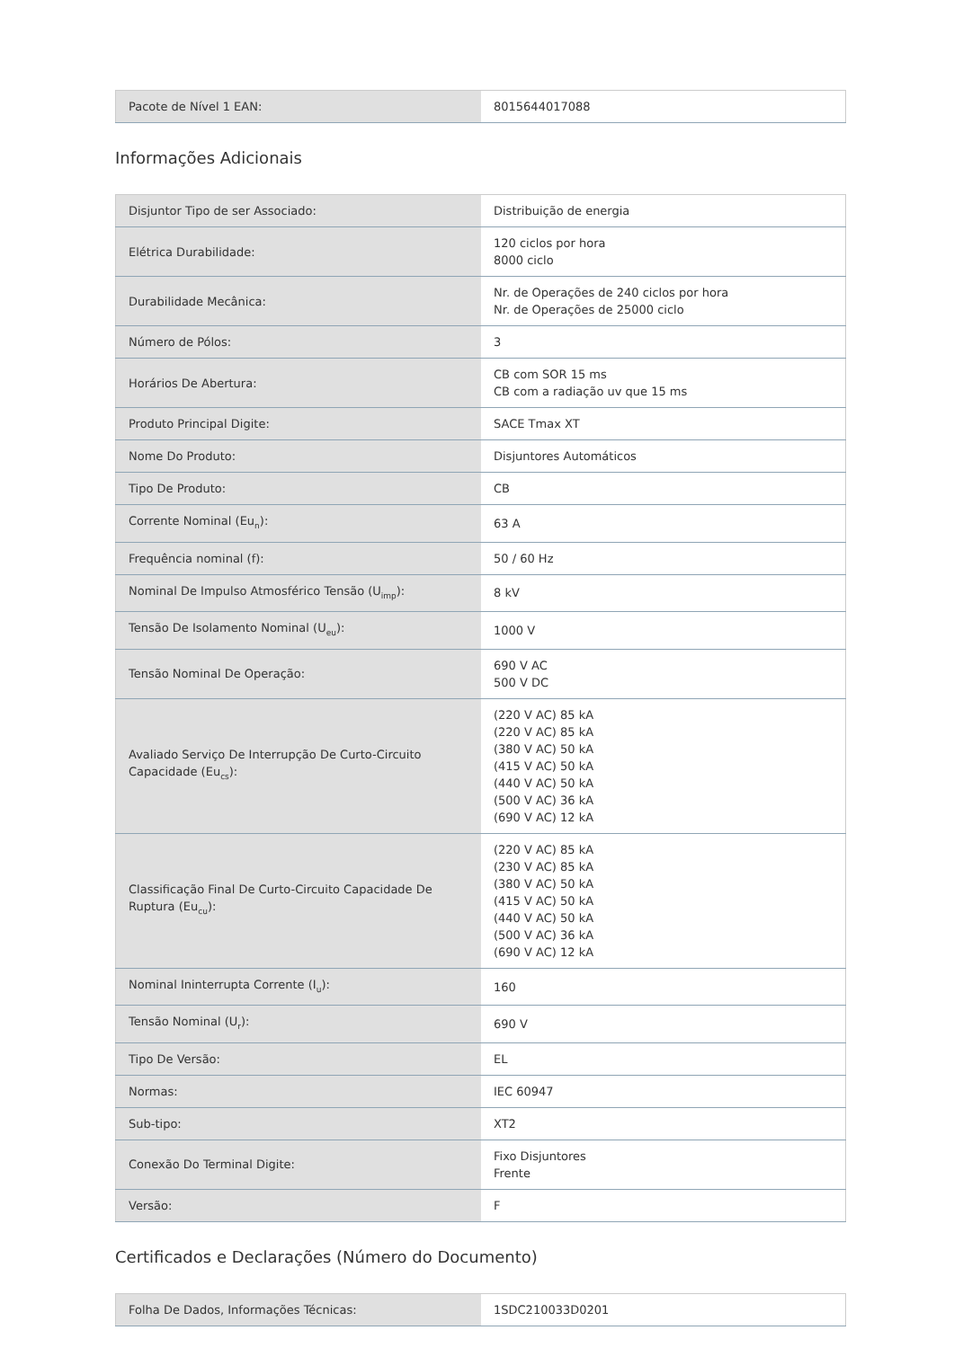| Pacote de Nível 1 EAN: | 8015644017088 |
Informações Adicionais
| Disjuntor Tipo de ser Associado: | Distribuição de energia |
| Elétrica Durabilidade: | 120 ciclos por hora 8000 ciclo |
| Durabilidade Mecânica: | Nr. de Operações de 240 ciclos por hora Nr. de Operações de 25000 ciclo |
| Número de Pólos: | 3 |
| Horários De Abertura: | CB com SOR 15 ms CB com a radiação uv que 15 ms |
| Produto Principal Digite: | SACE Tmax XT |
| Nome Do Produto: | Disjuntores Automáticos |
| Tipo De Produto: | CB |
| Corrente Nominal (Eu<sub>n</sub>): | 63 A |
| Frequência nominal (f): | 50 / 60 Hz |
| Nominal De Impulso Atmosférico Tensão (U<sub>imp</sub>): | 8 kV |
| Tensão De Isolamento Nominal (U<sub>eu</sub>): | 1000 V |
| Tensão Nominal De Operação: | 690 V AC 500 V DC |
| Avaliado Serviço De Interrupção De Curto-Circuito Capacidade (Eu<sub>cs</sub>): | (220 V AC) 85 kA (220 V AC) 85 kA (380 V AC) 50 kA (415 V AC) 50 kA (440 V AC) 50 kA (500 V AC) 36 kA (690 V AC) 12 kA |
| Classificação Final De Curto-Circuito Capacidade De Ruptura (Eu<sub>cu</sub>): | (220 V AC) 85 kA (230 V AC) 85 kA (380 V AC) 50 kA (415 V AC) 50 kA (440 V AC) 50 kA (500 V AC) 36 kA (690 V AC) 12 kA |
| Nominal Ininterrupta Corrente (I<sub>u</sub>): | 160 |
| Tensão Nominal (U<sub>r</sub>): | 690 V |
| Tipo De Versão: | EL |
| Normas: | IEC 60947 |
| Sub-tipo: | XT2 |
| Conexão Do Terminal Digite: | Fixo Disjuntores Frente |
| Versão: | F |
Certificados e Declarações (Número do Documento)
| Folha De Dados, Informações Técnicas: | 1SDC210033D0201 |